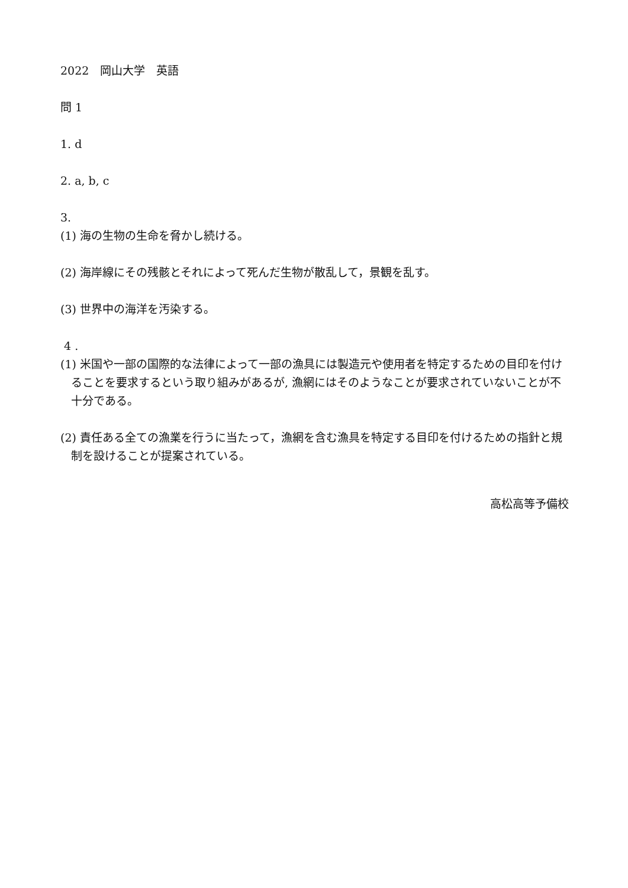2022　岡山大学　英語
問 1
1. d
2. a, b, c
3.
(1) 海の生物の生命を脅かし続ける。
(2) 海岸線にその残骸とそれによって死んだ生物が散乱して，景観を乱す。
(3) 世界中の海洋を汚染する。
4 .
(1) 米国や一部の国際的な法律によって一部の漁具には製造元や使用者を特定するための目印を付けることを要求するという取り組みがあるが, 漁網にはそのようなことが要求されていないことが不十分である。
(2) 責任ある全ての漁業を行うに当たって，漁網を含む漁具を特定する目印を付けるための指針と規制を設けることが提案されている。
高松高等予備校